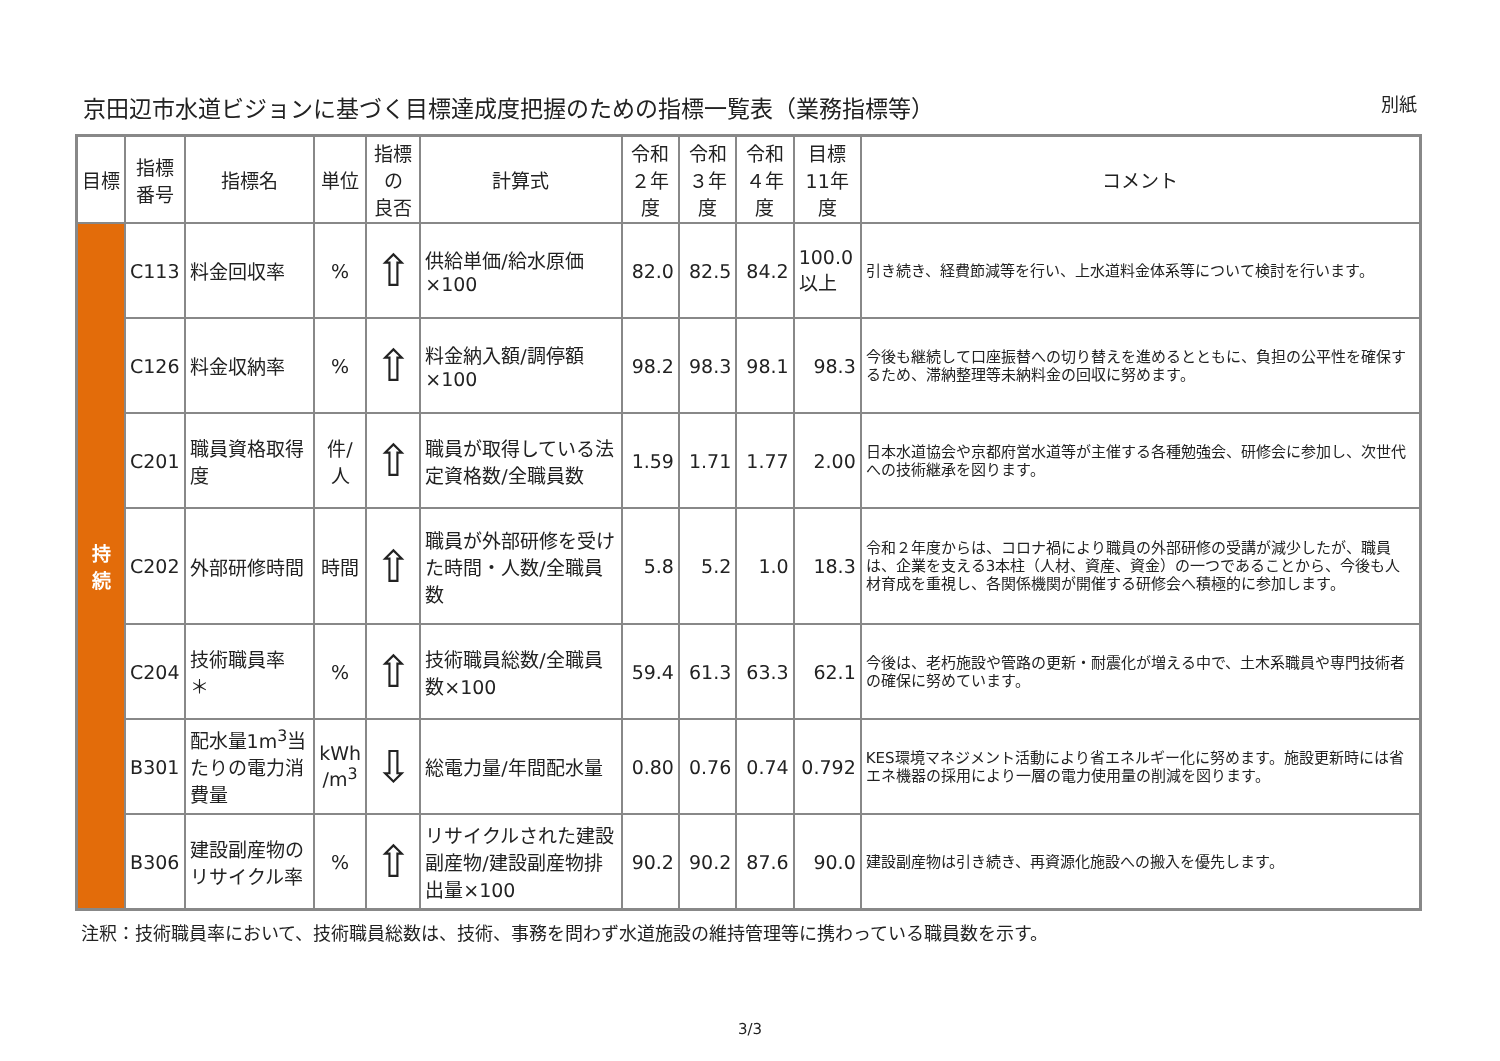京田辺市水道ビジョンに基づく目標達成度把握のための指標一覧表（業務指標等） 別紙
| 目標 | 指標 番号 | 指標名 | 単位 | 指標の 良否 | 計算式 | 令和 ２年度 | 令和 ３年度 | 令和 ４年度 | 目標 11年度 | コメント |
| --- | --- | --- | --- | --- | --- | --- | --- | --- | --- | --- |
| 持 続 | C113 | 料金回収率 | % | ⇧ | 供給単価/給水原価×100 | 82.0 | 82.5 | 84.2 | 100.0 以上 | 引き続き、経費節減等を行い、上水道料金体系等について検討を行います。 |
| | C126 | 料金収納率 | % | ⇧ | 料金納入額/調停額×100 | 98.2 | 98.3 | 98.1 | 98.3 | 今後も継続して口座振替への切り替えを進めるとともに、負担の公平性を確保するため、滞納整理等未納料金の回収に努めます。 |
| | C201 | 職員資格取得度 | 件/人 | ⇧ | 職員が取得している法定資格数/全職員数 | 1.59 | 1.71 | 1.77 | 2.00 | 日本水道協会や京都府営水道等が主催する各種勉強会、研修会に参加し、次世代への技術継承を図ります。 |
| | C202 | 外部研修時間 | 時間 | ⇧ | 職員が外部研修を受けた時間・人数/全職員数 | 5.8 | 5.2 | 1.0 | 18.3 | 令和２年度からは、コロナ禍により職員の外部研修の受講が減少したが、職員は、企業を支える3本柱（人材、資産、資金）の一つであることから、今後も人材育成を重視し、各関係機関が開催する研修会へ積極的に参加します。 |
| | C204 | 技術職員率 ＊ | % | ⇧ | 技術職員総数/全職員数×100 | 59.4 | 61.3 | 63.3 | 62.1 | 今後は、老朽施設や管路の更新・耐震化が増える中で、土木系職員や専門技術者の確保に努めています。 |
| | B301 | 配水量1m<sup>3</sup>当たりの電力消費量 | kWh /m<sup>3</sup> | ⇩ | 総電力量/年間配水量 | 0.80 | 0.76 | 0.74 | 0.792 | KES環境マネジメント活動により省エネルギー化に努めます。施設更新時には省エネ機器の採用により一層の電力使用量の削減を図ります。 |
| | B306 | 建設副産物の リサイクル率 | % | ⇧ | リサイクルされた建設副産物/建設副産物排出量×100 | 90.2 | 90.2 | 87.6 | 90.0 | 建設副産物は引き続き、再資源化施設への搬入を優先します。 |
注釈：技術職員率において、技術職員総数は、技術、事務を問わず水道施設の維持管理等に携わっている職員数を示す。
3/3